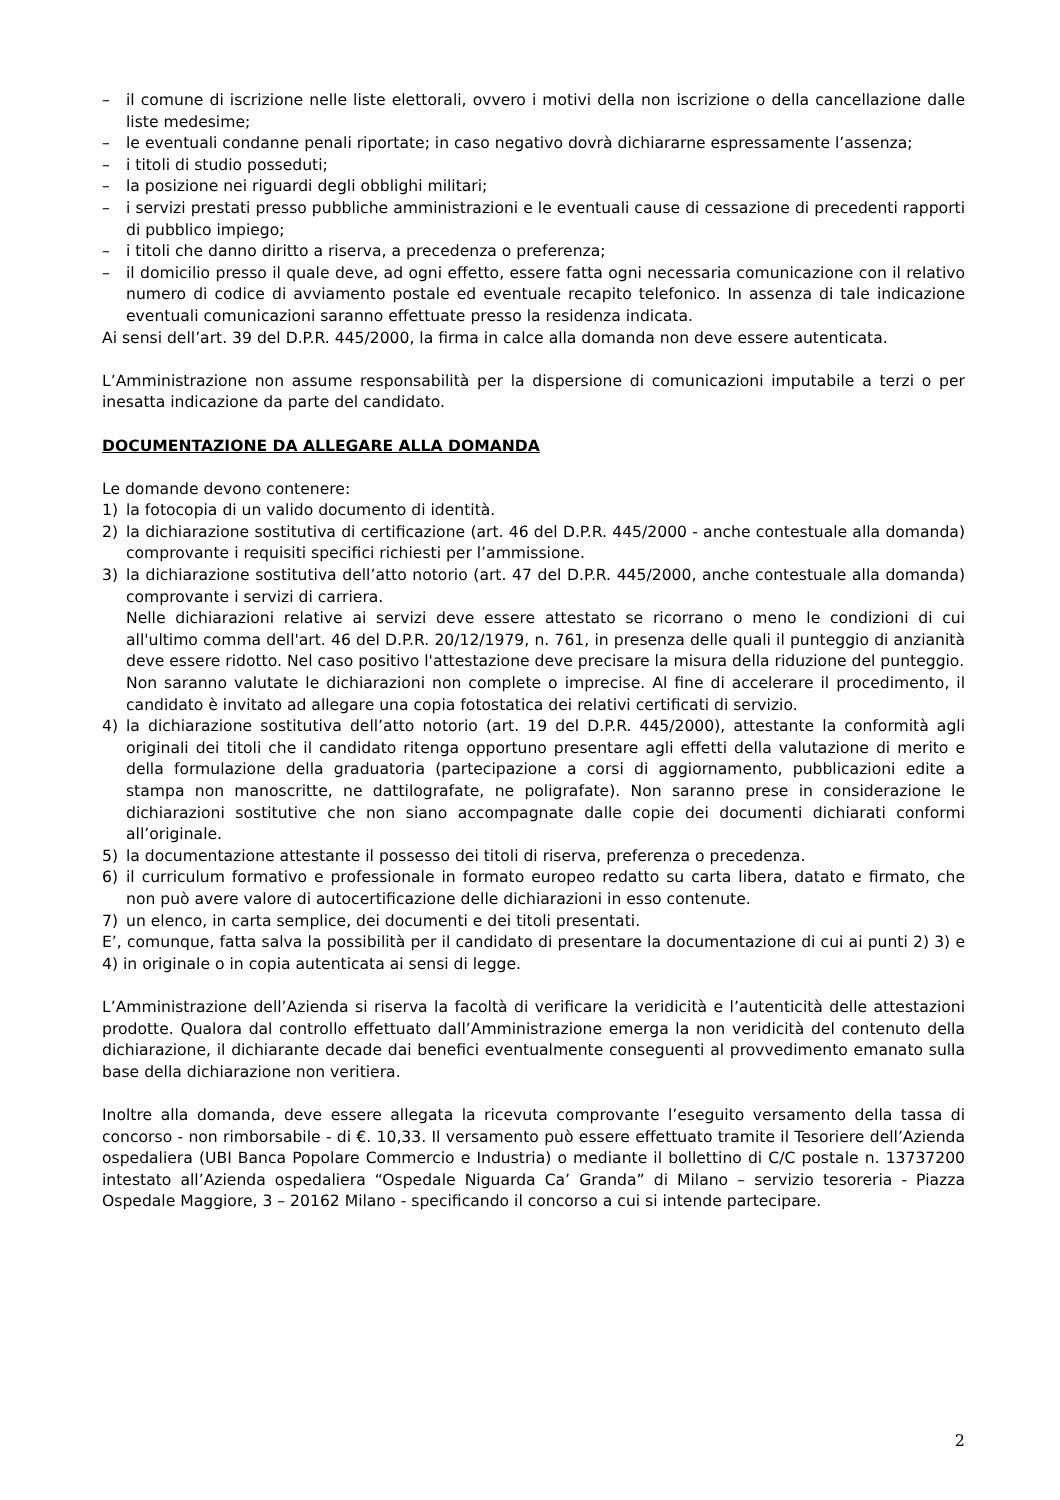– il comune di iscrizione nelle liste elettorali, ovvero i motivi della non iscrizione o della cancellazione dalle liste medesime;
– le eventuali condanne penali riportate; in caso negativo dovrà dichiararne espressamente l’assenza;
– i titoli di studio posseduti;
– la posizione nei riguardi degli obblighi militari;
– i servizi prestati presso pubbliche amministrazioni e le eventuali cause di cessazione di precedenti rapporti di pubblico impiego;
– i titoli che danno diritto a riserva, a precedenza o preferenza;
– il domicilio presso il quale deve, ad ogni effetto, essere fatta ogni necessaria comunicazione con il relativo numero di codice di avviamento postale ed eventuale recapito telefonico. In assenza di tale indicazione eventuali comunicazioni saranno effettuate presso la residenza indicata.
Ai sensi dell’art. 39 del D.P.R. 445/2000, la firma in calce alla domanda non deve essere autenticata.
L’Amministrazione non assume responsabilità per la dispersione di comunicazioni imputabile a terzi o per inesatta indicazione da parte del candidato.
DOCUMENTAZIONE DA ALLEGARE ALLA DOMANDA
Le domande devono contenere:
1) la fotocopia di un valido documento di identità.
2) la dichiarazione sostitutiva di certificazione (art. 46 del D.P.R. 445/2000 - anche contestuale alla domanda) comprovante i requisiti specifici richiesti per l’ammissione.
3) la dichiarazione sostitutiva dell’atto notorio (art. 47 del D.P.R. 445/2000, anche contestuale alla domanda) comprovante i servizi di carriera.
Nelle dichiarazioni relative ai servizi deve essere attestato se ricorrano o meno le condizioni di cui all'ultimo comma dell'art. 46 del D.P.R. 20/12/1979, n. 761, in presenza delle quali il punteggio di anzianità deve essere ridotto. Nel caso positivo l'attestazione deve precisare la misura della riduzione del punteggio.
Non saranno valutate le dichiarazioni non complete o imprecise. Al fine di accelerare il procedimento, il candidato è invitato ad allegare una copia fotostatica dei relativi certificati di servizio.
4) la dichiarazione sostitutiva dell’atto notorio (art. 19 del D.P.R. 445/2000), attestante la conformità agli originali dei titoli che il candidato ritenga opportuno presentare agli effetti della valutazione di merito e della formulazione della graduatoria (partecipazione a corsi di aggiornamento, pubblicazioni edite a stampa non manoscritte, ne dattilografate, ne poligrafate). Non saranno prese in considerazione le dichiarazioni sostitutive che non siano accompagnate dalle copie dei documenti dichiarati conformi all’originale.
5) la documentazione attestante il possesso dei titoli di riserva, preferenza o precedenza.
6) il curriculum formativo e professionale in formato europeo redatto su carta libera, datato e firmato, che non può avere valore di autocertificazione delle dichiarazioni in esso contenute.
7) un elenco, in carta semplice, dei documenti e dei titoli presentati.
E’, comunque, fatta salva la possibilità per il candidato di presentare la documentazione di cui ai punti 2) 3) e 4) in originale o in copia autenticata ai sensi di legge.
L’Amministrazione dell’Azienda si riserva la facoltà di verificare la veridicità e l’autenticità delle attestazioni prodotte. Qualora dal controllo effettuato dall’Amministrazione emerga la non veridicità del contenuto della dichiarazione, il dichiarante decade dai benefici eventualmente conseguenti al provvedimento emanato sulla base della dichiarazione non veritiera.
Inoltre alla domanda, deve essere allegata la ricevuta comprovante l’eseguito versamento della tassa di concorso - non rimborsabile - di €. 10,33. Il versamento può essere effettuato tramite il Tesoriere dell’Azienda ospedaliera (UBI Banca Popolare Commercio e Industria) o mediante il bollettino di C/C postale n. 13737200 intestato all’Azienda ospedaliera “Ospedale Niguarda Ca’ Granda” di Milano – servizio tesoreria - Piazza Ospedale Maggiore, 3 – 20162 Milano - specificando il concorso a cui si intende partecipare.
2